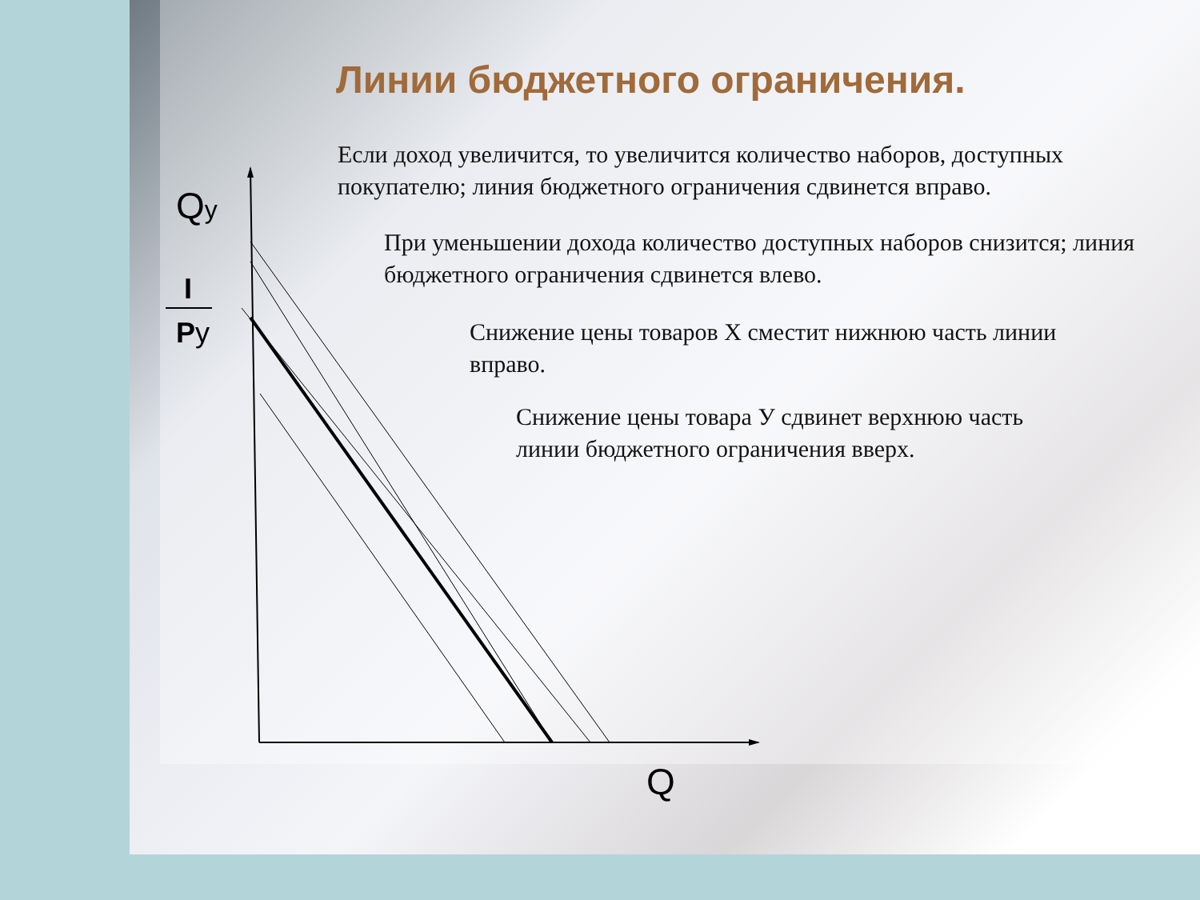Линии бюджетного ограничения.
Если доход увеличится, то увеличится количество наборов, доступных покупателю; линия бюджетного ограничения сдвинется вправо.
При уменьшении дохода количество доступных наборов снизится; линия бюджетного ограничения сдвинется влево.
Снижение цены товаров Х сместит нижнюю часть линии вправо.
Снижение цены товара У сдвинет верхнюю часть линии бюджетного ограничения вверх.
Qy
I
Py
Q